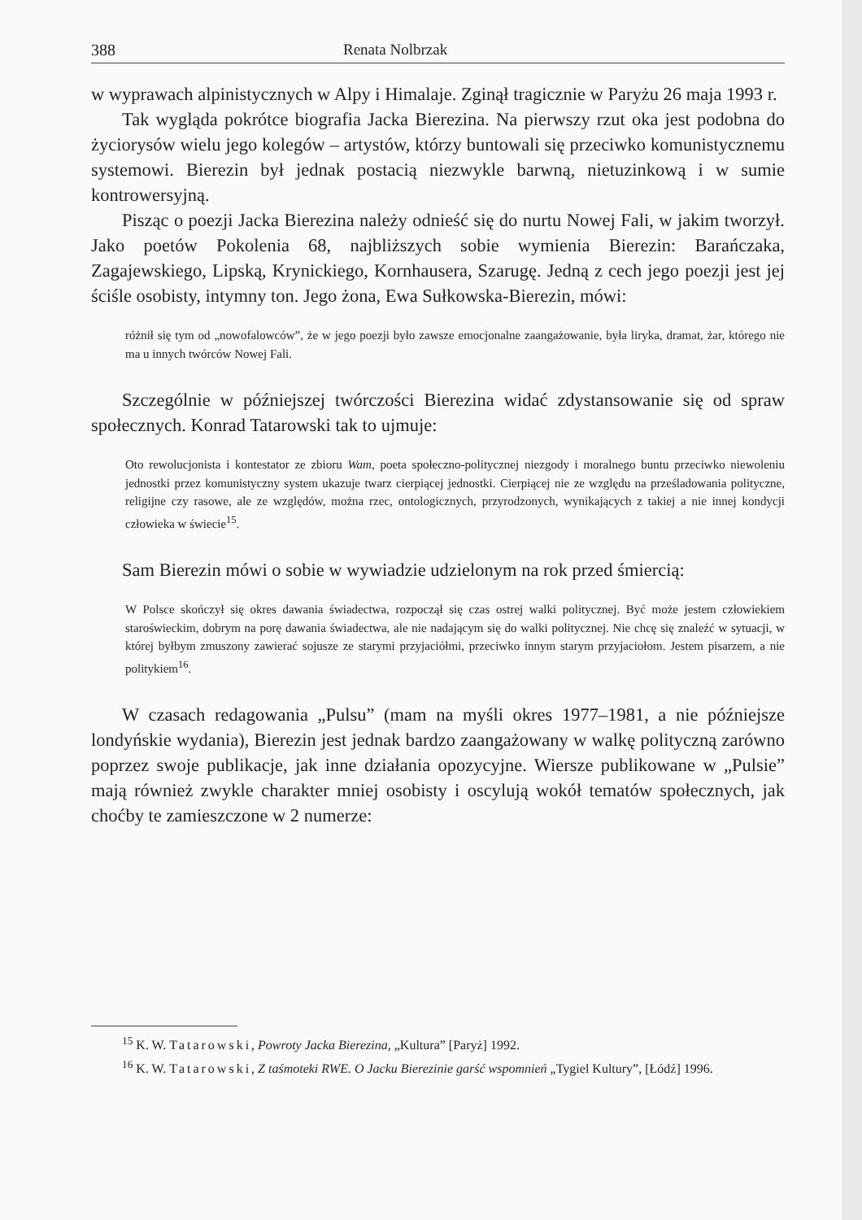388 Renata Nolbrzak
w wyprawach alpinistycznych w Alpy i Himalaje. Zginął tragicznie w Paryżu 26 maja 1993 r.
Tak wygląda pokrótce biografia Jacka Bierezina. Na pierwszy rzut oka jest podobna do życiorysów wielu jego kolegów – artystów, którzy buntowali się przeciwko komunistycznemu systemowi. Bierezin był jednak postacią niezwykle barwną, nietuzinkową i w sumie kontrowersyjną.
Pisząc o poezji Jacka Bierezina należy odnieść się do nurtu Nowej Fali, w jakim tworzył. Jako poetów Pokolenia 68, najbliższych sobie wymienia Bierezin: Barańczaka, Zagajewskiego, Lipską, Krynickiego, Kornhausera, Szarugę. Jedną z cech jego poezji jest jej ściśle osobisty, intymny ton. Jego żona, Ewa Sułkowska-Bierezin, mówi:
różnił się tym od „nowofalowców”, że w jego poezji było zawsze emocjonalne zaangażowanie, była liryka, dramat, żar, którego nie ma u innych twórców Nowej Fali.
Szczególnie w późniejszej twórczości Bierezina widać zdystansowanie się od spraw społecznych. Konrad Tatarowski tak to ujmuje:
Oto rewolucjonista i kontestator ze zbioru Wam, poeta społeczno-politycznej niezgody i moralnego buntu przeciwko niewoleniu jednostki przez komunistyczny system ukazuje twarz cierpiącej jednostki. Cierpiącej nie ze względu na prześladowania polityczne, religijne czy rasowe, ale ze względów, można rzec, ontologicznych, przyrodzonych, wynikających z takiej a nie innej kondycji człowieka w świecie<sup>15</sup>.
Sam Bierezin mówi o sobie w wywiadzie udzielonym na rok przed śmiercią:
W Polsce skończył się okres dawania świadectwa, rozpoczął się czas ostrej walki politycznej. Być może jestem człowiekiem staroświeckim, dobrym na porę dawania świadectwa, ale nie nadającym się do walki politycznej. Nie chcę się znaleźć w sytuacji, w której byłbym zmuszony zawierać sojusze ze starymi przyjaciółmi, przeciwko innym starym przyjaciołom. Jestem pisarzem, a nie politykiem<sup>16</sup>.
W czasach redagowania „Pulsu” (mam na myśli okres 1977–1981, a nie późniejsze londyńskie wydania), Bierezin jest jednak bardzo zaangażowany w walkę polityczną zarówno poprzez swoje publikacje, jak inne działania opozycyjne. Wiersze publikowane w „Pulsie” mają również zwykle charakter mniej osobisty i oscylują wokół tematów społecznych, jak choćby te zamieszczone w 2 numerze:
<sup>15</sup> K. W. Tatarowski, Powroty Jacka Bierezina, „Kultura” [Paryż] 1992.
<sup>16</sup> K. W. Tatarowski, Z taśmoteki RWE. O Jacku Bierezinie garść wspomnień „Tygiel Kultury”, [Łódź] 1996.